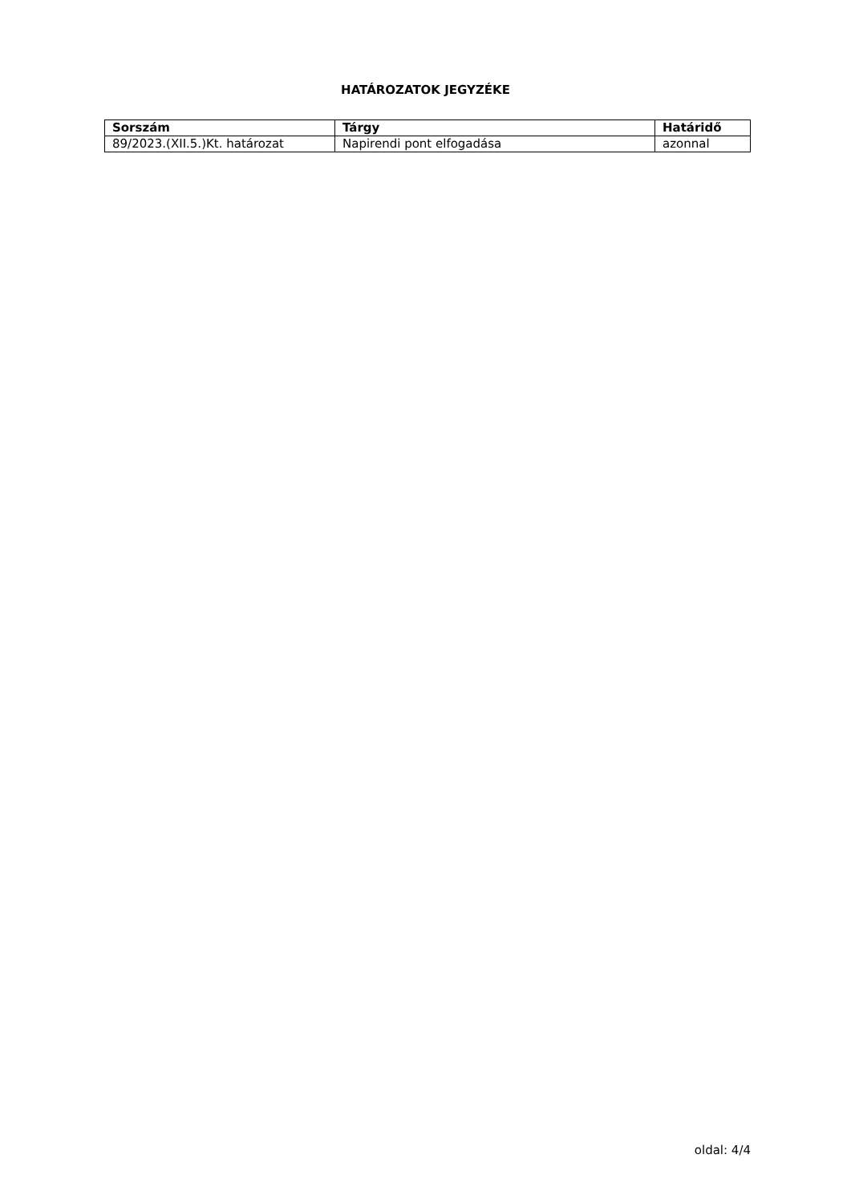HATÁROZATOK JEGYZÉKE
| Sorszám | Tárgy | Határidő |
| --- | --- | --- |
| 89/2023.(XII.5.)Kt. határozat | Napirendi pont elfogadása | azonnal |
oldal: 4/4